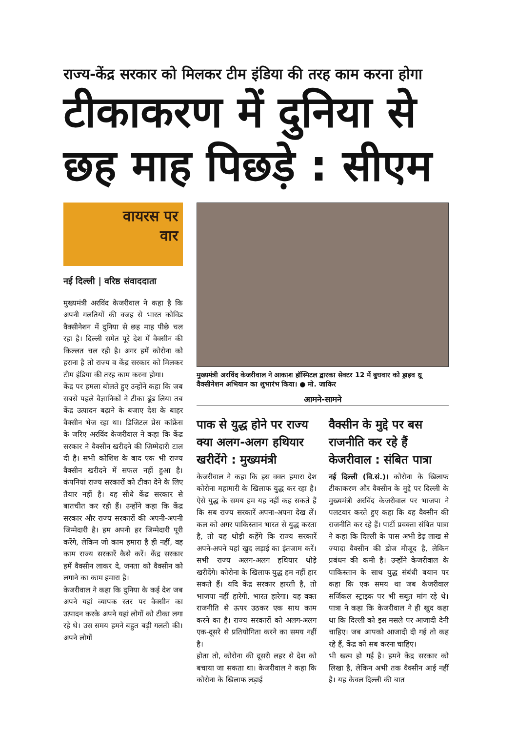राज्य-केंद्र सरकार को मिलकर टीम इंडिया की तरह काम करना होगा
टीकाकरण में दुनिया से छह माह पिछड़े : सीएम
वायरस पर
वार
नई दिल्ली | वरिष्ठ संवाददाता
मुख्यमंत्री अरविंद केजरीवाल ने कहा है कि अपनी गलतियों की वजह से भारत कोविड वैक्सीनेशन में दुनिया से छह माह पीछे चल रहा है। दिल्ली समेत पूरे देश में वैक्सीन की किल्लत चल रही है। अगर हमें कोरोना को हराना है तो राज्य व केंद्र सरकार को मिलकर टीम इंडिया की तरह काम करना होगा।
केंद्र पर हमला बोलते हुए उन्होंने कहा कि जब सबसे पहले वैज्ञानिकों ने टीका ढूंढ लिया तब केंद्र उत्पादन बढ़ाने के बजाए देश के बाहर वैक्सीन भेज रहा था। डिजिटल प्रेस कांफ्रेंस के जरिए अरविंद केजरीवाल ने कहा कि केंद्र सरकार ने वैक्सीन खरीदने की जिम्मेदारी टाल दी है। सभी कोशिश के बाद एक भी राज्य वैक्सीन खरीदने में सफल नहीं हुआ है। कंपनियां राज्य सरकारों को टीका देने के लिए तैयार नहीं है। वह सीधे केंद्र सरकार से बातचीत कर रही हैं। उन्होंने कहा कि केंद्र सरकार और राज्य सरकारों की अपनी-अपनी जिम्मेदारी है। हम अपनी हर जिम्मेदारी पूरी करेंगे, लेकिन जो काम हमारा है ही नहीं, वह काम राज्य सरकारें कैसे करें। केंद्र सरकार हमें वैक्सीन लाकर दे, जनता को वैक्सीन को लगाने का काम हमारा है।
केजरीवाल ने कहा कि दुनिया के कई देश जब अपने यहां व्यापक स्तर पर वैक्सीन का उत्पादन करके अपने यहां लोगों को टीका लगा रहे थे। उस समय हमने बहुत बड़ी गलती की। अपने लोगों
मुख्यमंत्री अरविंद केजरीवाल ने आकाश हॉस्पिटल द्वारका सेक्टर 12 में बुधवार को ड्राइव थ्रू वैक्सीनेशन अभियान का शुभारंभ किया। ● मो. जाकिर
आमने-सामने
पाक से युद्ध होने पर राज्य क्या अलग-अलग हथियार खरीदेंगे : मुख्यमंत्री
केजरीवाल ने कहा कि इस वक्त हमारा देश कोरोना महामारी के खिलाफ युद्ध कर रहा है। ऐसे युद्ध के समय हम यह नहीं कह सकते हैं कि सब राज्य सरकारें अपना-अपना देख लें। कल को अगर पाकिस्तान भारत से युद्ध करता है, तो यह थोड़ी कहेंगे कि राज्य सरकारें अपने-अपने यहां खुद लड़ाई का इंतजाम करें। सभी राज्य अलग-अलग हथियार थोड़े खरीदेंगे। कोरोना के खिलाफ युद्ध हम नहीं हार सकते हैं। यदि केंद्र सरकार हारती है, तो भाजपा नहीं हारेगी, भारत हारेगा। यह वक्त राजनीति से ऊपर उठकर एक साथ काम करने का है। राज्य सरकारों को अलग-अलग एक-दूसरे से प्रतियोगिता करने का समय नहीं है।
होता तो, कोरोना की दूसरी लहर से देश को बचाया जा सकता था। केजरीवाल ने कहा कि कोरोना के खिलाफ लड़ाई
वैक्सीन के मुद्दे पर बस राजनीति कर रहे हैं केजरीवाल : संबित पात्रा
नई दिल्ली (वि.सं.)। कोरोना के खिलाफ टीकाकरण और वैक्सीन के मुद्दे पर दिल्ली के मुख्यमंत्री अरविंद केजरीवाल पर भाजपा ने पलटवार करते हुए कहा कि वह वैक्सीन की राजनीति कर रहे हैं। पार्टी प्रवक्ता संबित पात्रा ने कहा कि दिल्ली के पास अभी डेढ़ लाख से ज्यादा वैक्सीन की डोज मौजूद है, लेकिन प्रबंधन की कमी है। उन्होंने केजरीवाल के पाकिस्तान के साथ युद्ध संबंधी बयान पर कहा कि एक समय था जब केजरीवाल सर्जिकल स्ट्राइक पर भी सबूत मांग रहे थे। पात्रा ने कहा कि केजरीवाल ने ही खुद कहा था कि दिल्ली को इस मसले पर आजादी देनी चाहिए। जब आपको आजादी दी गई तो कह रहे हैं, केंद्र को सब करना चाहिए।
भी खत्म हो गई है। हमने केंद्र सरकार को लिखा है, लेकिन अभी तक वैक्सीन आई नहीं है। यह केवल दिल्ली की बात